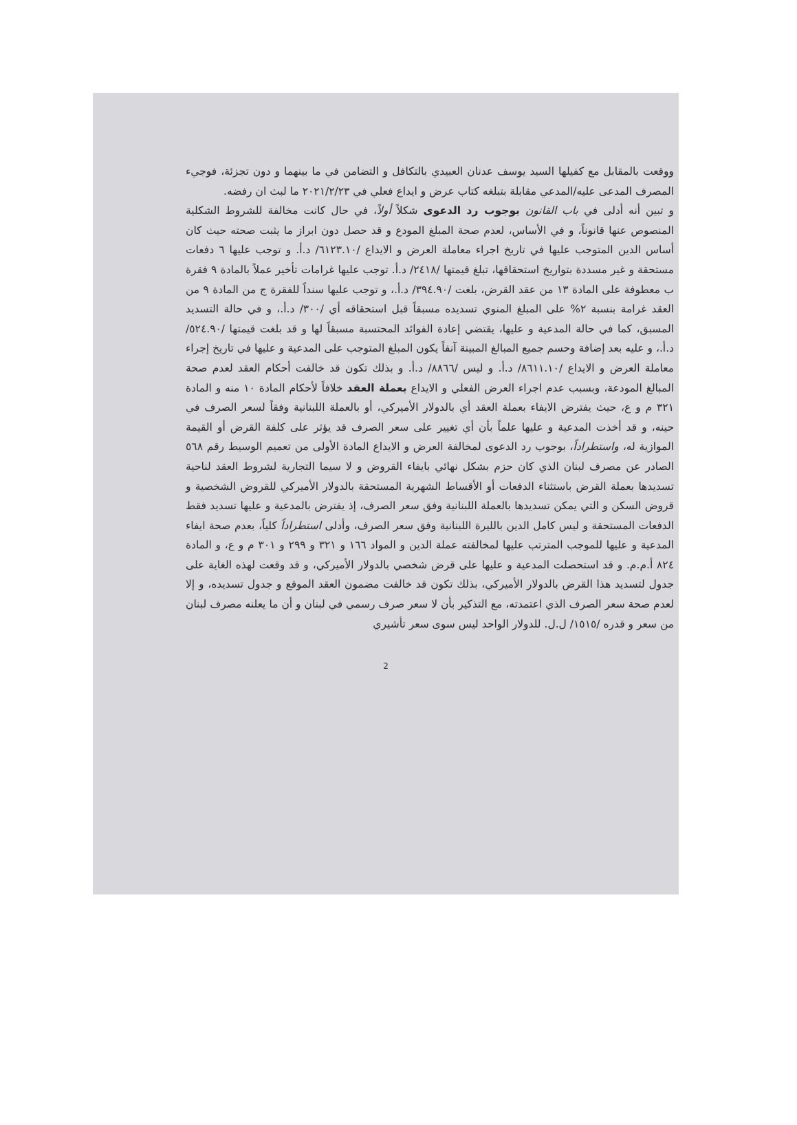ووقعت بالمقابل مع كفيلها السيد يوسف عدنان العبيدي بالتكافل و التضامن في ما بينهما و دون تجزئة، فوجيء المصرف المدعى عليه/المدعي مقابلة بتبلغه كتاب عرض و ايداع فعلي في ٢٠٢١/٢/٢٣ ما لبث ان رفضه.
و تبين أنه أدلى في باب القانون بوجوب رد الدعوى شكلاً أولاً، في حال كانت مخالفة للشروط الشكلية المنصوص عنها قانوناً، و في الأساس، لعدم صحة المبلغ المودع و قد حصل دون ابراز ما يثبت صحته حيث كان أساس الدين المتوجب عليها في تاريخ اجراء معاملة العرض و الايداع /٦١٢٣.١٠/ د.أ. و توجب عليها ٦ دفعات مستحقة و غير مسددة بتواريخ استحقاقها، تبلغ قيمتها /٢٤١٨/ د.أ. توجب عليها غرامات تأخير عملاً بالمادة ٩ فقرة ب معطوفة على المادة ١٣ من عقد القرض، بلغت /٣٩٤.٩٠/ د.أ.، و توجب عليها سنداً للفقرة ج من المادة ٩ من العقد غرامة بنسبة ٢% على المبلغ المنوي تسديده مسبقاً قبل استحقاقه أي /٣٠٠/ د.أ.، و في حالة التسديد المسبق، كما في حالة المدعية و عليها، يقتضي إعادة الفوائد المحتسبة مسبقاً لها و قد بلغت قيمتها /٥٢٤.٩٠/ د.أ.، و عليه بعد إضافة وحسم جميع المبالغ المبينة آنفاً يكون المبلغ المتوجب على المدعية و عليها في تاريخ إجراء معاملة العرض و الايداع /٨٦١١.١٠/ د.أ. و ليس /٨٨٦٦/ د.أ. و بذلك تكون قد خالفت أحكام العقد لعدم صحة المبالغ المودعة، وبسبب عدم اجراء العرض الفعلي و الايداع بعملة العقد خلافاً لأحكام المادة ١٠ منه و المادة ٣٢١ م و ع، حيث يفترض الايفاء بعملة العقد أي بالدولار الأميركي، أو بالعملة اللبنانية وفقاً لسعر الصرف في حينه، و قد أخذت المدعية و عليها علماً بأن أي تغيير على سعر الصرف قد يؤثر على كلفة القرض أو القيمة الموازية له، واستطراداً، بوجوب رد الدعوى لمخالفة العرض و الايداع المادة الأولى من تعميم الوسيط رقم ٥٦٨ الصادر عن مصرف لبنان الذي كان حزم بشكل نهائي بايفاء القروض و لا سيما التجارية لشروط العقد لناحية تسديدها بعملة القرض باستثناء الدفعات أو الأقساط الشهرية المستحقة بالدولار الأميركي للقروض الشخصية و قروض السكن و التي يمكن تسديدها بالعملة اللبنانية وفق سعر الصرف، إذ يفترض بالمدعية و عليها تسديد فقط الدفعات المستحقة و ليس كامل الدين بالليرة اللبنانية وفق سعر الصرف، وأدلى استطراداً كلياً، بعدم صحة ايفاء المدعية و عليها للموجب المترتب عليها لمخالفته عملة الدين و المواد ١٦٦ و ٣٢١ و ٢٩٩ و ٣٠١ م و ع، و المادة ٨٢٤ أ.م.م. و قد استحصلت المدعية و عليها على قرض شخصي بالدولار الأميركي، و قد وقعت لهذه الغاية على جدول لتسديد هذا القرض بالدولار الأميركي، بذلك تكون قد خالفت مضمون العقد الموقع و جدول تسديده، و إلا لعدم صحة سعر الصرف الذي اعتمدته، مع التذكير بأن لا سعر صرف رسمي في لبنان و أن ما يعلنه مصرف لبنان من سعر و قدره /١٥١٥/ ل.ل. للدولار الواحد ليس سوى سعر تأشيري
2